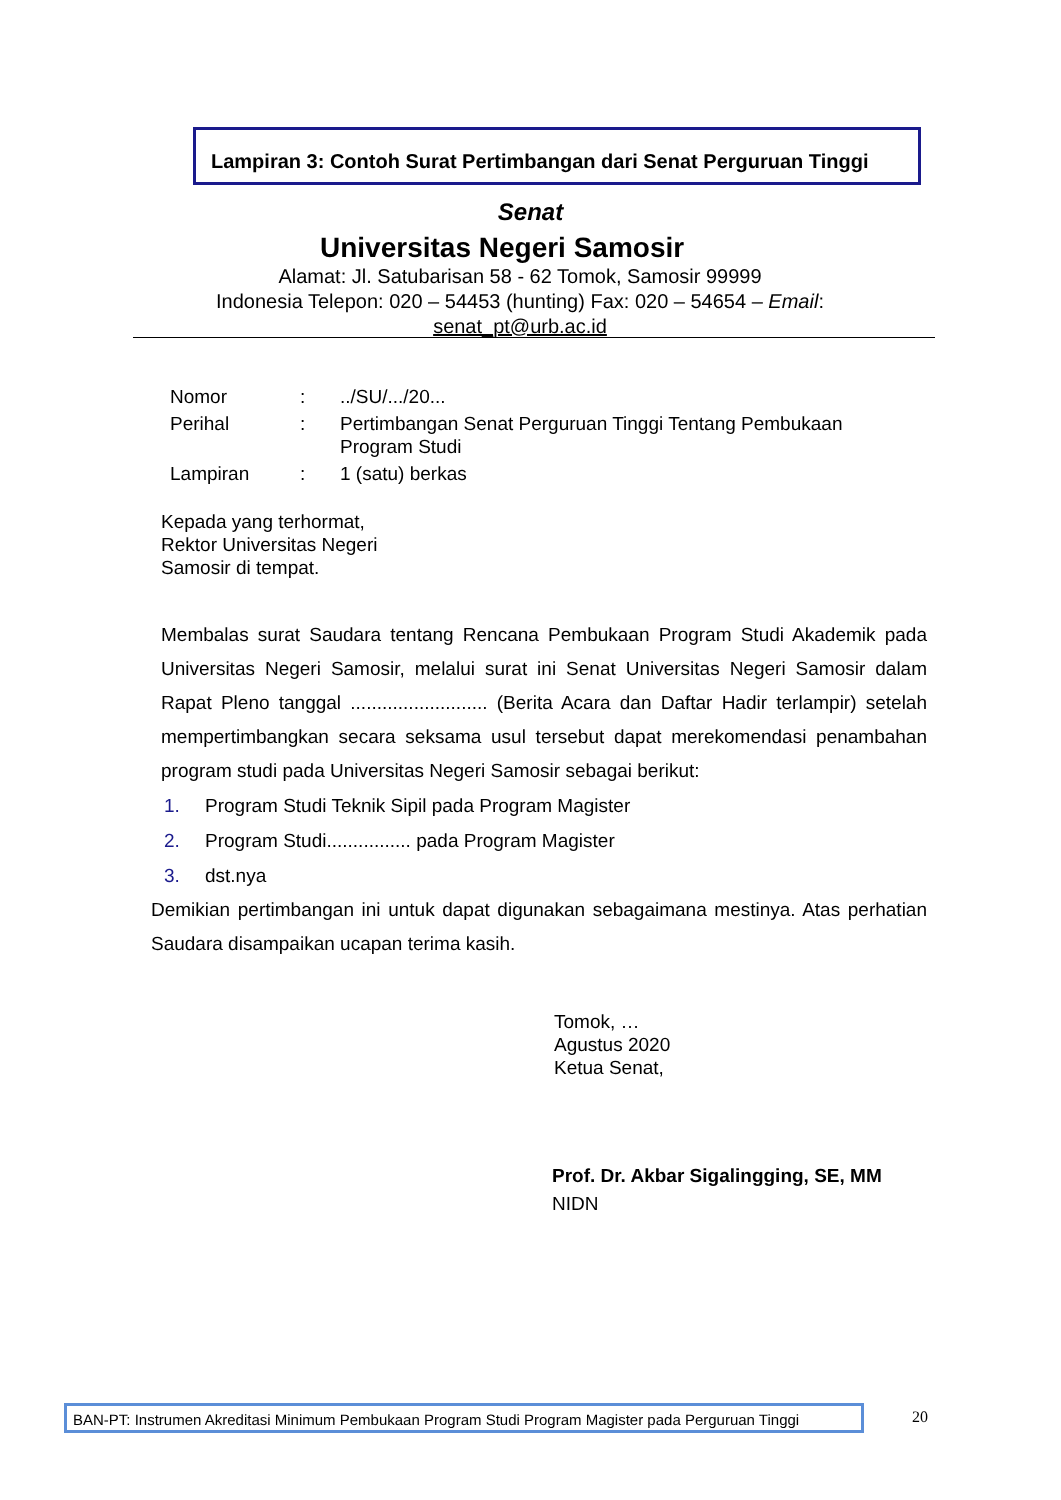Lampiran 3: Contoh Surat Pertimbangan dari Senat Perguruan Tinggi
Senat
Universitas Negeri Samosir
Alamat: Jl. Satubarisan 58 - 62 Tomok, Samosir 99999
Indonesia Telepon: 020 – 54453 (hunting) Fax: 020 – 54654 – Email:
senat_pt@urb.ac.id
| Nomor | : | ../SU/.../20... |
| Perihal | : | Pertimbangan Senat Perguruan Tinggi Tentang Pembukaan Program Studi |
| Lampiran | : | 1 (satu) berkas |
Kepada yang terhormat,
Rektor Universitas Negeri
Samosir di tempat.
Membalas surat Saudara tentang Rencana Pembukaan Program Studi Akademik pada Universitas Negeri Samosir, melalui surat ini Senat Universitas Negeri Samosir dalam Rapat Pleno tanggal .......................... (Berita Acara dan Daftar Hadir terlampir) setelah mempertimbangkan secara seksama usul tersebut dapat merekomendasi penambahan program studi pada Universitas Negeri Samosir sebagai berikut:
1. Program Studi Teknik Sipil pada Program Magister
2. Program Studi................ pada Program Magister
3. dst.nya
Demikian pertimbangan ini untuk dapat digunakan sebagaimana mestinya. Atas perhatian Saudara disampaikan ucapan terima kasih.
Tomok, …
Agustus 2020
Ketua Senat,
Prof. Dr. Akbar Sigalingging, SE, MM
NIDN
BAN-PT: Instrumen Akreditasi Minimum Pembukaan Program Studi Program Magister pada Perguruan Tinggi
20